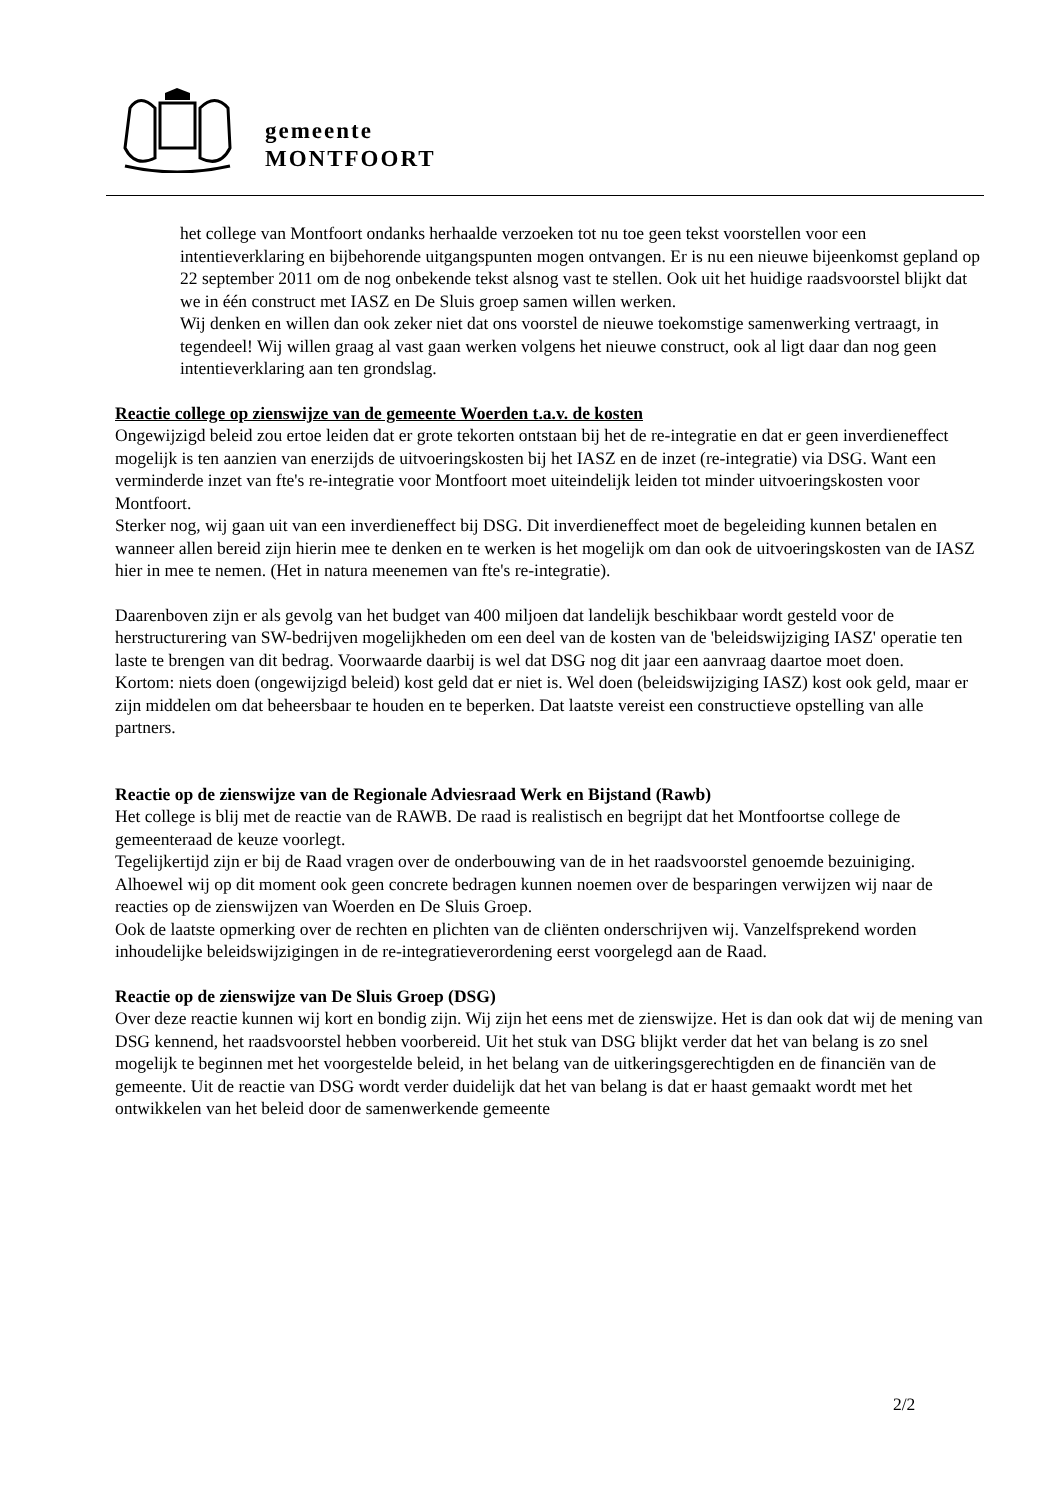gemeente
MONTFOORT
het college van Montfoort ondanks herhaalde verzoeken tot nu toe geen tekst voorstellen voor een intentieverklaring en bijbehorende uitgangspunten mogen ontvangen. Er is nu een nieuwe bijeenkomst gepland op 22 september 2011 om de nog onbekende tekst alsnog vast te stellen. Ook uit het huidige raadsvoorstel blijkt dat we in één construct met IASZ en De Sluis groep samen willen werken.
Wij denken en willen dan ook zeker niet dat ons voorstel de nieuwe toekomstige samenwerking vertraagt, in tegendeel! Wij willen graag al vast gaan werken volgens het nieuwe construct, ook al ligt daar dan nog geen intentieverklaring aan ten grondslag.
Reactie college op zienswijze van de gemeente Woerden t.a.v. de kosten
Ongewijzigd beleid zou ertoe leiden dat er grote tekorten ontstaan bij het de re-integratie en dat er geen inverdieneffect mogelijk is ten aanzien van enerzijds de uitvoeringskosten bij het IASZ en de inzet (re-integratie) via DSG. Want een verminderde inzet van fte's re-integratie voor Montfoort moet uiteindelijk leiden tot minder uitvoeringskosten voor Montfoort.
Sterker nog, wij gaan uit van een inverdieneffect bij DSG. Dit inverdieneffect moet de begeleiding kunnen betalen en wanneer allen bereid zijn hierin mee te denken en te werken is het mogelijk om dan ook de uitvoeringskosten van de IASZ hier in mee te nemen. (Het in natura meenemen van fte's re-integratie).
Daarenboven zijn er als gevolg van het budget van 400 miljoen dat landelijk beschikbaar wordt gesteld voor de herstructurering van SW-bedrijven mogelijkheden om een deel van de kosten van de 'beleidswijziging IASZ' operatie ten laste te brengen van dit bedrag. Voorwaarde daarbij is wel dat DSG nog dit jaar een aanvraag daartoe moet doen.
Kortom: niets doen (ongewijzigd beleid) kost geld dat er niet is. Wel doen (beleidswijziging IASZ) kost ook geld, maar er zijn middelen om dat beheersbaar te houden en te beperken. Dat laatste vereist een constructieve opstelling van alle partners.
Reactie op de zienswijze van de Regionale Adviesraad Werk en Bijstand (Rawb)
Het college is blij met de reactie van de RAWB. De raad is realistisch en begrijpt dat het Montfoortse college de gemeenteraad de keuze voorlegt.
Tegelijkertijd zijn er bij de Raad vragen over de onderbouwing van de in het raadsvoorstel genoemde bezuiniging. Alhoewel wij op dit moment ook geen concrete bedragen kunnen noemen over de besparingen verwijzen wij naar de reacties op de zienswijzen van Woerden en De Sluis Groep.
Ook de laatste opmerking over de rechten en plichten van de cliënten onderschrijven wij. Vanzelfsprekend worden inhoudelijke beleidswijzigingen in de re-integratieverordening eerst voorgelegd aan de Raad.
Reactie op de zienswijze van De Sluis Groep (DSG)
Over deze reactie kunnen wij kort en bondig zijn. Wij zijn het eens met de zienswijze. Het is dan ook dat wij de mening van DSG kennend, het raadsvoorstel hebben voorbereid. Uit het stuk van DSG blijkt verder dat het van belang is zo snel mogelijk te beginnen met het voorgestelde beleid, in het belang van de uitkeringsgerechtigden en de financiën van de gemeente. Uit de reactie van DSG wordt verder duidelijk dat het van belang is dat er haast gemaakt wordt met het ontwikkelen van het beleid door de samenwerkende gemeente
2/2